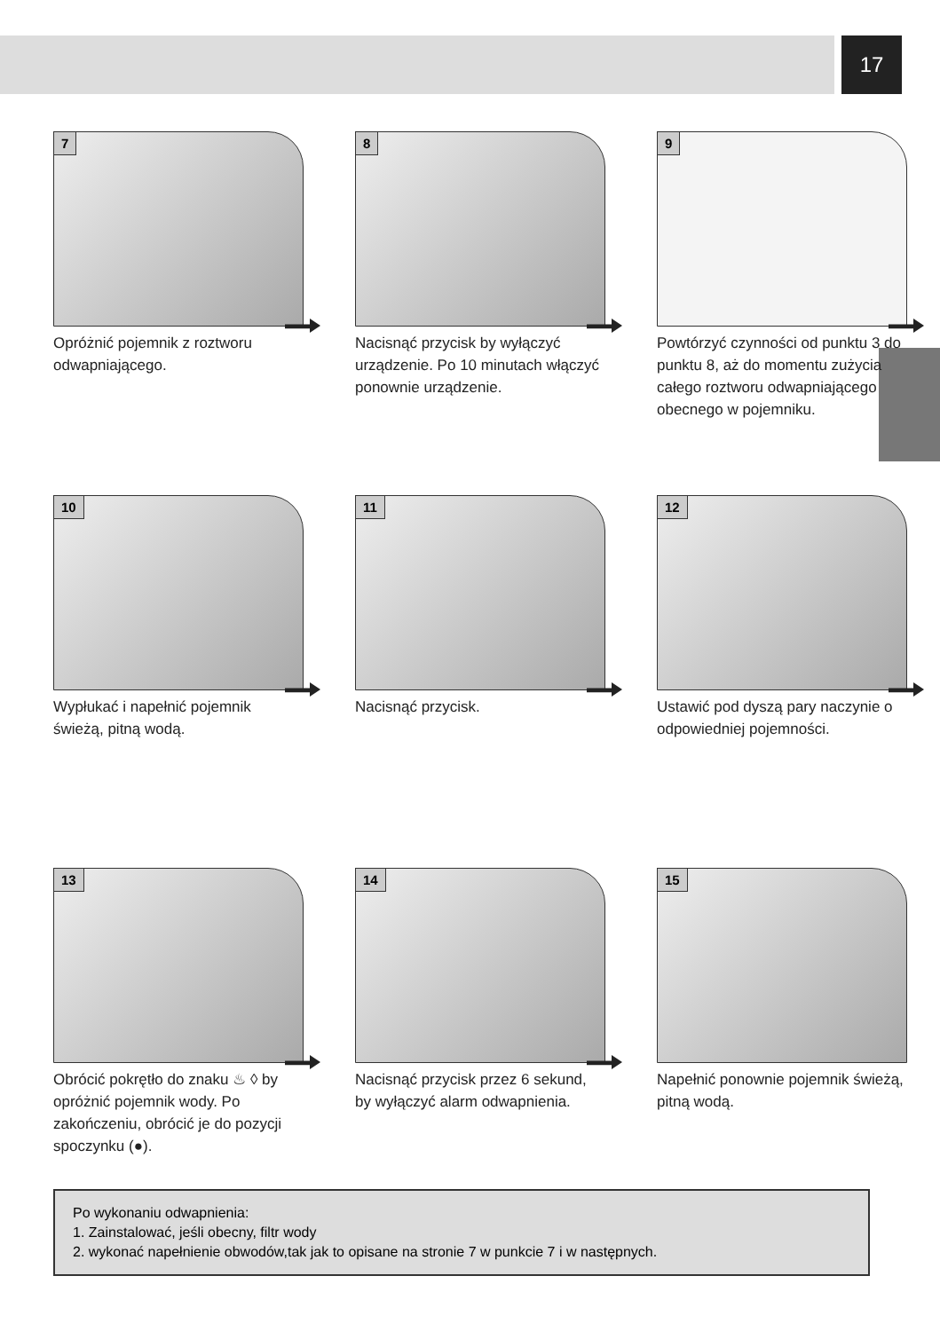17
7
Opróżnić pojemnik z roztworu odwapniającego.
8
Nacisnąć przycisk by wyłączyć urządzenie. Po 10 minutach włączyć ponownie urządzenie.
9
Powtórzyć czynności od punktu 3 do punktu 8, aż do momentu zużycia całego roztworu odwapniającego obecnego w pojemniku.
10
Wypłukać i napełnić pojemnik świeżą, pitną wodą.
11
Nacisnąć przycisk.
12
Ustawić pod dyszą pary naczynie o odpowiedniej pojemności.
13
Obrócić pokrętło do znaku ♨ ◊ by opróżnić pojemnik wody. Po zakończeniu, obrócić je do pozycji spoczynku (●).
14
Nacisnąć przycisk przez 6 sekund, by wyłączyć alarm odwapnienia.
15
Napełnić ponownie pojemnik świeżą, pitną wodą.
Po wykonaniu odwapnienia:
1. Zainstalować, jeśli obecny, filtr wody
2. wykonać napełnienie obwodów,tak jak to opisane na stronie 7 w punkcie 7 i w następnych.